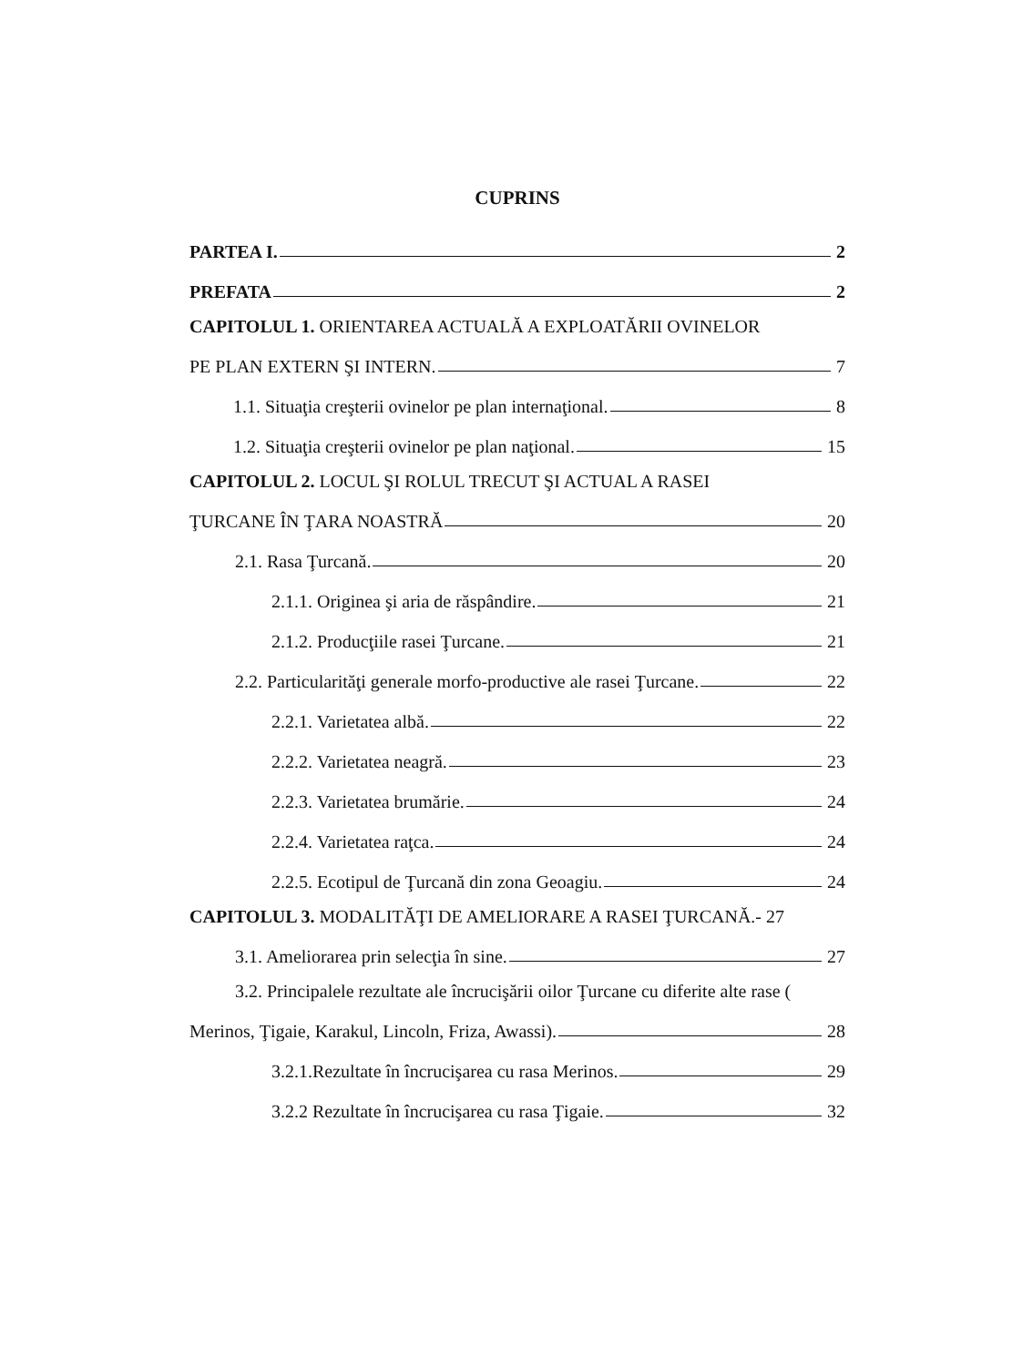CUPRINS
PARTEA I. 2
PREFATA 2
CAPITOLUL 1. ORIENTAREA ACTUALĂ A EXPLOATĂRII OVINELOR
PE PLAN EXTERN ŞI INTERN. 7
1.1. Situaţia creşterii ovinelor pe plan internaţional. 8
1.2. Situaţia creşterii ovinelor pe plan naţional. 15
CAPITOLUL 2. LOCUL ŞI ROLUL TRECUT ŞI ACTUAL A RASEI
ŢURCANE ÎN ŢARA NOASTRĂ 20
2.1. Rasa Ţurcană. 20
2.1.1. Originea şi aria de răspândire. 21
2.1.2. Producţiile rasei Ţurcane. 21
2.2. Particularităţi generale morfo-productive ale rasei Ţurcane. 22
2.2.1. Varietatea albă. 22
2.2.2. Varietatea neagră. 23
2.2.3. Varietatea brumărie. 24
2.2.4. Varietatea raţca. 24
2.2.5. Ecotipul de Ţurcană din zona Geoagiu. 24
CAPITOLUL 3. MODALITĂŢI DE AMELIORARE A RASEI ŢURCANĂ.- 27
3.1. Ameliorarea prin selecţia în sine. 27
3.2. Principalele rezultate ale încrucişării oilor Ţurcane cu diferite alte rase (
Merinos, Ţigaie, Karakul, Lincoln, Friza, Awassi). 28
3.2.1.Rezultate în încrucişarea cu rasa Merinos. 29
3.2.2 Rezultate în încrucişarea cu rasa Ţigaie. 32